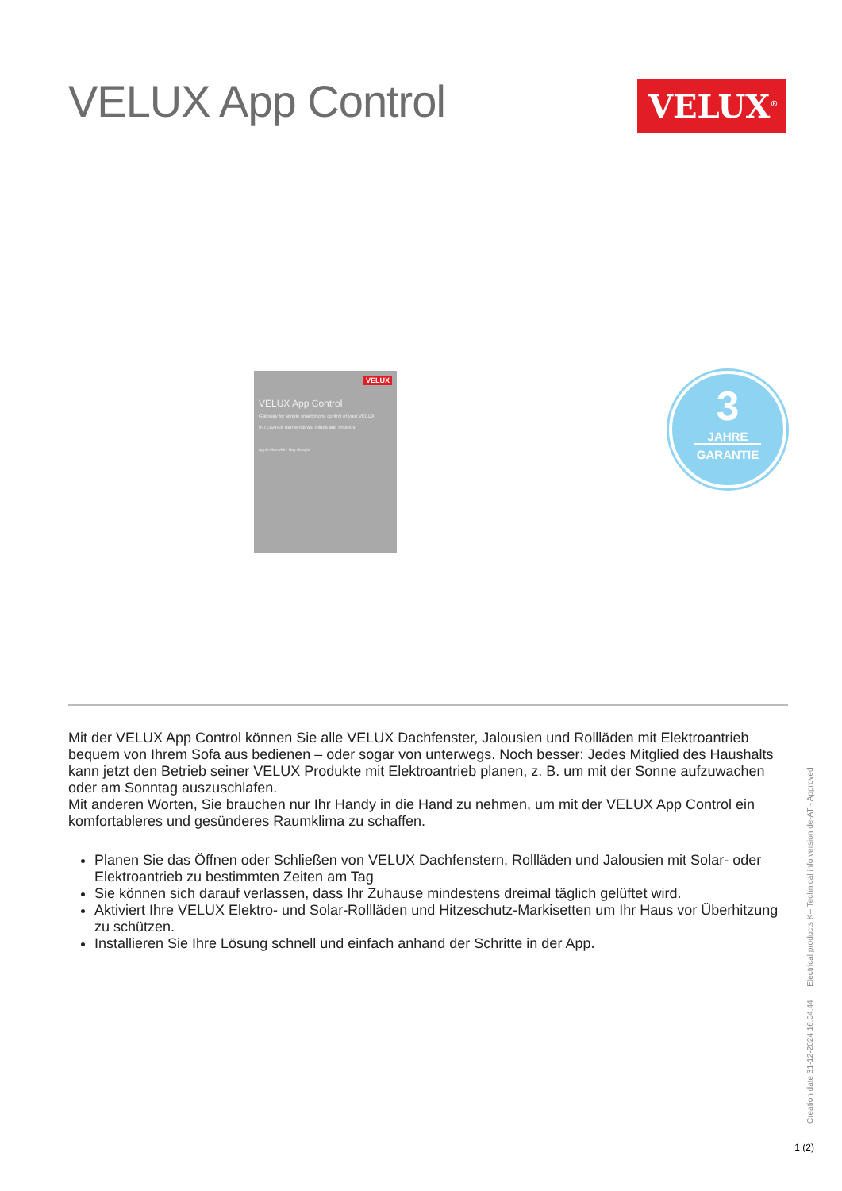VELUX App Control
VELUX<sup>®</sup>
VELUX
VELUX App Control
Gateway for simple smartphone control of your VELUX INTEGRA® roof windows, blinds and shutters
Apple HomeKit · Hey Google
3
JAHRE
GARANTIE
Mit der VELUX App Control können Sie alle VELUX Dachfenster, Jalousien und Rollläden mit Elektroantrieb bequem von Ihrem Sofa aus bedienen – oder sogar von unterwegs. Noch besser: Jedes Mitglied des Haushalts kann jetzt den Betrieb seiner VELUX Produkte mit Elektroantrieb planen, z. B. um mit der Sonne aufzuwachen oder am Sonntag auszuschlafen.
Mit anderen Worten, Sie brauchen nur Ihr Handy in die Hand zu nehmen, um mit der VELUX App Control ein komfortableres und gesünderes Raumklima zu schaffen.
Planen Sie das Öffnen oder Schließen von VELUX Dachfenstern, Rollläden und Jalousien mit Solar- oder Elektroantrieb zu bestimmten Zeiten am Tag
Sie können sich darauf verlassen, dass Ihr Zuhause mindestens dreimal täglich gelüftet wird.
Aktiviert Ihre VELUX Elektro- und Solar-Rollläden und Hitzeschutz-Markisetten um Ihr Haus vor Überhitzung zu schützen.
Installieren Sie Ihre Lösung schnell und einfach anhand der Schritte in der App.
Creation date 31-12-2024 16:04:44 Electrical products K-- Technical info version de-AT - Approved
1 (2)